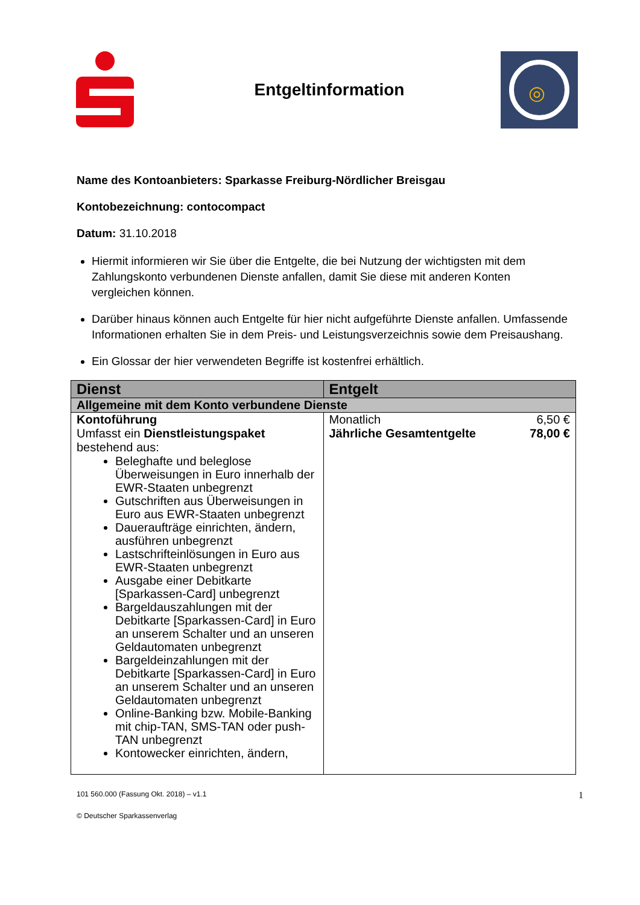Entgeltinformation
◎
Name des Kontoanbieters: Sparkasse Freiburg-Nördlicher Breisgau
Kontobezeichnung: contocompact
Datum: 31.10.2018
Hiermit informieren wir Sie über die Entgelte, die bei Nutzung der wichtigsten mit dem Zahlungskonto verbundenen Dienste anfallen, damit Sie diese mit anderen Konten vergleichen können.
Darüber hinaus können auch Entgelte für hier nicht aufgeführte Dienste anfallen. Umfassende Informationen erhalten Sie in dem Preis- und Leistungsverzeichnis sowie dem Preisaushang.
Ein Glossar der hier verwendeten Begriffe ist kostenfrei erhältlich.
| Dienst | Entgelt |
| --- | --- |
| Allgemeine mit dem Konto verbundene Dienste | |
| Kontoführung Umfasst ein Dienstleistungspaket bestehend aus: Beleghafte und beleglose Überweisungen in Euro innerhalb der EWR-Staaten unbegrenzt Gutschriften aus Überweisungen in Euro aus EWR-Staaten unbegrenzt Daueraufträge einrichten, ändern, ausführen unbegrenzt Lastschrifteinlösungen in Euro aus EWR-Staaten unbegrenzt Ausgabe einer Debitkarte [Sparkassen-Card] unbegrenzt Bargeldauszahlungen mit der Debitkarte [Sparkassen-Card] in Euro an unserem Schalter und an unseren Geldautomaten unbegrenzt Bargeldeinzahlungen mit der Debitkarte [Sparkassen-Card] in Euro an unserem Schalter und an unseren Geldautomaten unbegrenzt Online-Banking bzw. Mobile-Banking mit chip-TAN, SMS-TAN oder push-TAN unbegrenzt Kontowecker einrichten, ändern, | Monatlich 6,50 € Jährliche Gesamtentgelte 78,00 € |
101 560.000 (Fassung Okt. 2018) – v1.1 1
© Deutscher Sparkassenverlag